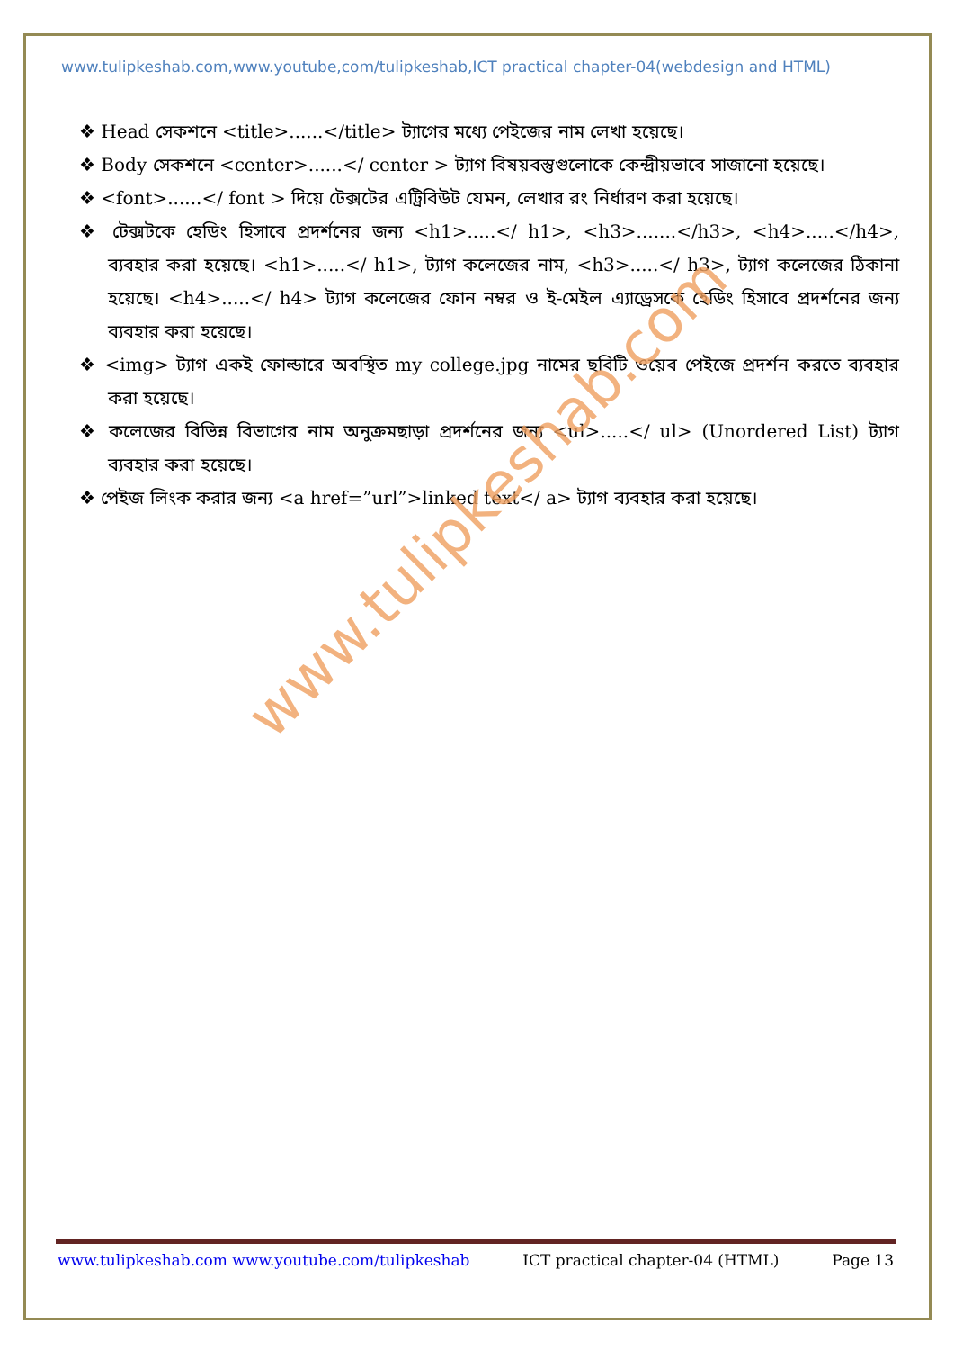www.tulipkeshab.com,www.youtube,com/tulipkeshab,ICT practical chapter-04(webdesign and HTML)
❖ Head সেকশনে <title>......</title> ট্যাগের মধ্যে পেইজের নাম লেখা হয়েছে।
❖ Body সেকশনে <center>......</ center > ট্যাগ বিষয়বস্তুগুলোকে কেন্দ্রীয়ভাবে সাজানো হয়েছে।
❖ <font>......</ font > দিয়ে টেক্সটের এট্রিবিউট যেমন, লেখার রং নির্ধারণ করা হয়েছে।
❖ টেক্সটকে হেডিং হিসাবে প্রদর্শনের জন্য <h1>.....</ h1>, <h3>.......</h3>, <h4>.....</h4>, ব্যবহার করা হয়েছে। <h1>.....</ h1>, ট্যাগ কলেজের নাম, <h3>.....</ h3>, ট্যাগ কলেজের ঠিকানা হয়েছে। <h4>.....</ h4> ট্যাগ কলেজের ফোন নম্বর ও ই-মেইল এ্যাড্রেসকে হেডিং হিসাবে প্রদর্শনের জন্য ব্যবহার করা হয়েছে।
❖ <img> ট্যাগ একই ফোল্ডারে অবস্থিত my college.jpg নামের ছবিটি ওয়েব পেইজে প্রদর্শন করতে ব্যবহার করা হয়েছে।
❖ কলেজের বিভিন্ন বিভাগের নাম অনুক্রমছাড়া প্রদর্শনের জন্য <ul>.....</ ul> (Unordered List) ট্যাগ ব্যবহার করা হয়েছে।
❖ পেইজ লিংক করার জন্য <a href=”url”>linked text</ a> ট্যাগ ব্যবহার করা হয়েছে।
www.tulipkeshab.com
www.tulipkeshab.com www.youtube.com/tulipkeshab ICT practical chapter-04 (HTML) Page 13